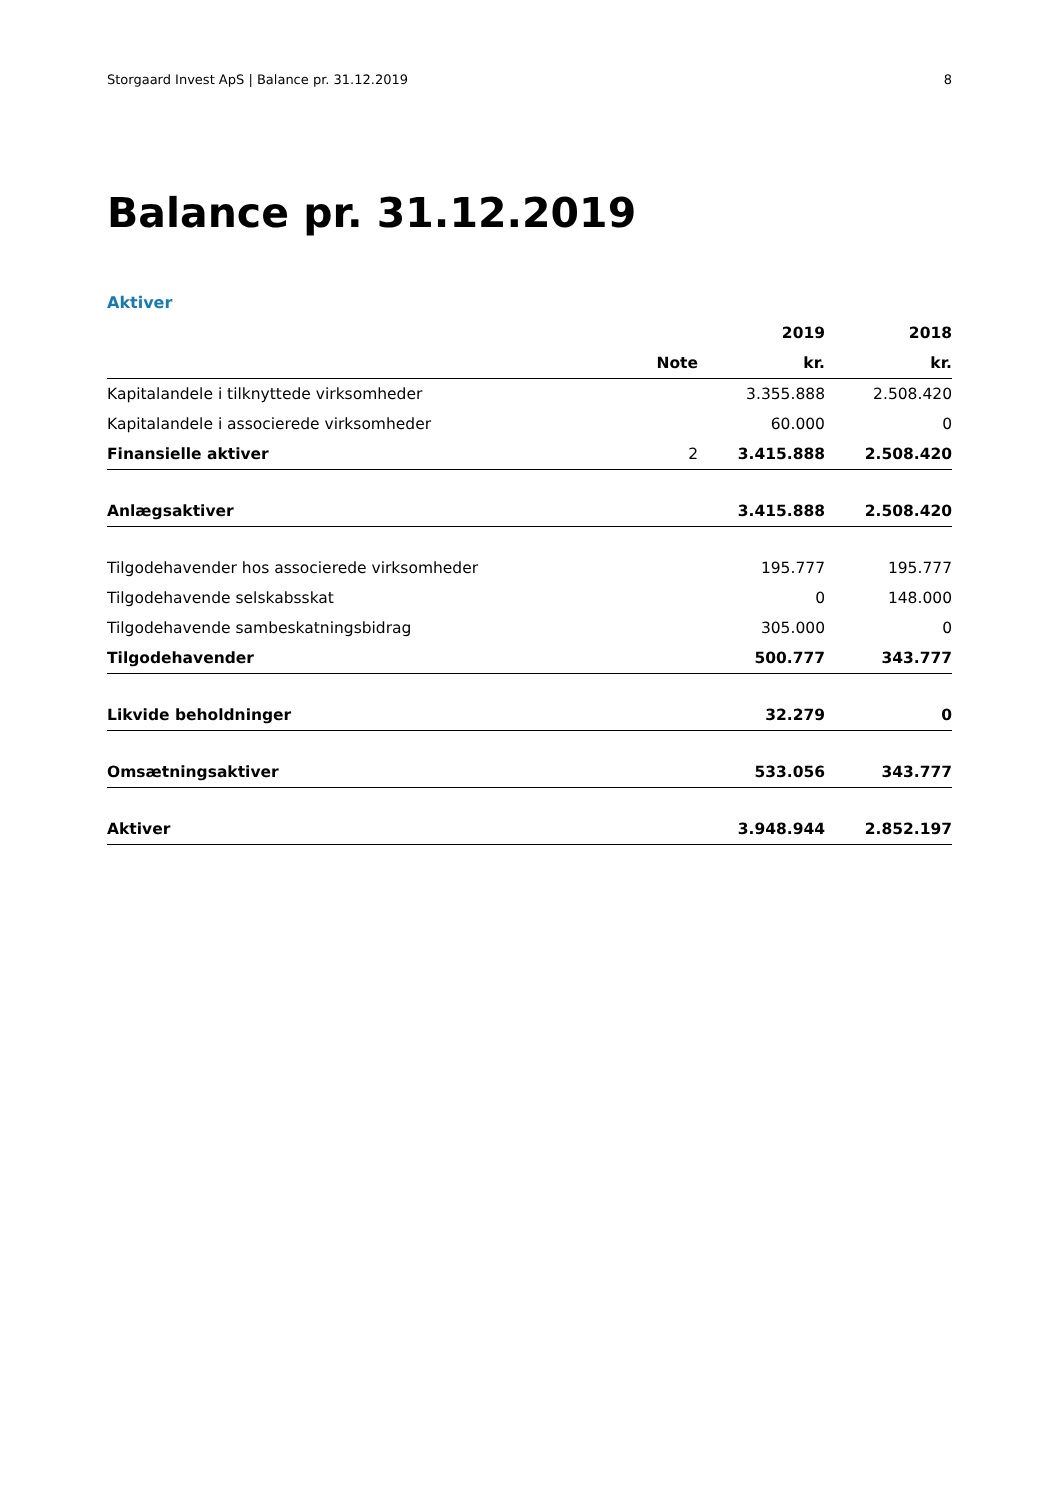Storgaard Invest ApS | Balance pr. 31.12.2019 8
Balance pr. 31.12.2019
Aktiver
| | | 2019 | 2018 |
| --- | --- | --- | --- |
| | Note | kr. | kr. |
| Kapitalandele i tilknyttede virksomheder | | 3.355.888 | 2.508.420 |
| Kapitalandele i associerede virksomheder | | 60.000 | 0 |
| Finansielle aktiver | 2 | 3.415.888 | 2.508.420 |
| Anlægsaktiver | | 3.415.888 | 2.508.420 |
| Tilgodehavender hos associerede virksomheder | | 195.777 | 195.777 |
| Tilgodehavende selskabsskat | | 0 | 148.000 |
| Tilgodehavende sambeskatningsbidrag | | 305.000 | 0 |
| Tilgodehavender | | 500.777 | 343.777 |
| Likvide beholdninger | | 32.279 | 0 |
| Omsætningsaktiver | | 533.056 | 343.777 |
| Aktiver | | 3.948.944 | 2.852.197 |